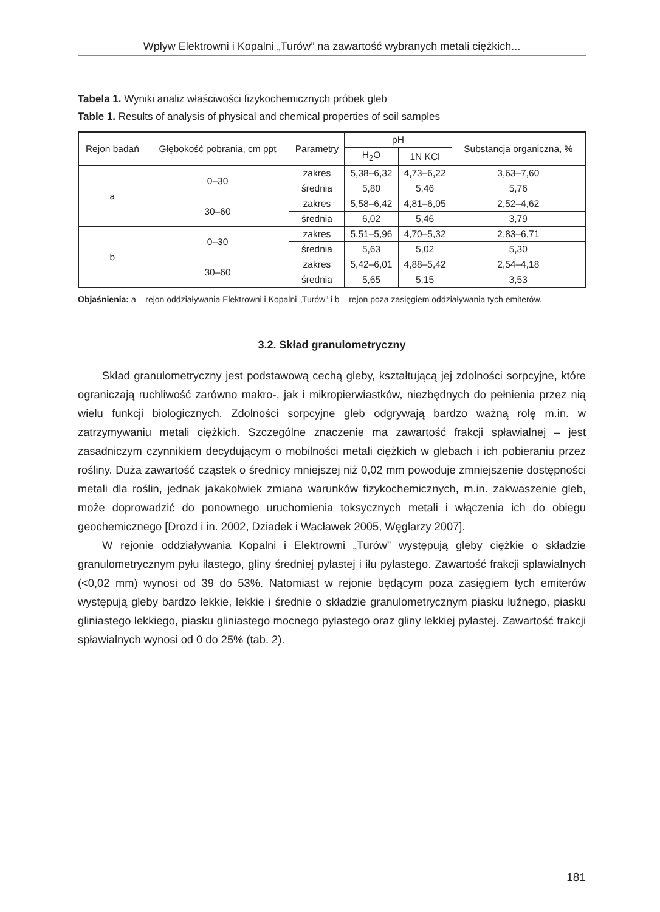Wpływ Elektrowni i Kopalni „Turów” na zawartość wybranych metali ciężkich...
Tabela 1. Wyniki analiz właściwości fizykochemicznych próbek gleb
Table 1. Results of analysis of physical and chemical properties of soil samples
| Rejon badań | Głębokość pobrania, cm ppt | Parametry | pH | | Substancja organiczna, % |
| --- | --- | --- | --- | --- | --- |
| | | | H<sub>2</sub>O | 1N KCl | |
| a | 0–30 | zakres | 5,38–6,32 | 4,73–6,22 | 3,63–7,60 |
| | | średnia | 5,80 | 5,46 | 5,76 |
| | 30–60 | zakres | 5,58–6,42 | 4,81–6,05 | 2,52–4,62 |
| | | średnia | 6,02 | 5,46 | 3,79 |
| b | 0–30 | zakres | 5,51–5,96 | 4,70–5,32 | 2,83–6,71 |
| | | średnia | 5,63 | 5,02 | 5,30 |
| | 30–60 | zakres | 5,42–6,01 | 4,88–5,42 | 2,54–4,18 |
| | | średnia | 5,65 | 5,15 | 3,53 |
Objaśnienia: a – rejon oddziaływania Elektrowni i Kopalni „Turów” i b – rejon poza zasięgiem oddziaływania tych emiterów.
3.2. Skład granulometryczny
Skład granulometryczny jest podstawową cechą gleby, kształtującą jej zdolności sorpcyjne, które ograniczają ruchliwość zarówno makro-, jak i mikropierwiastków, niezbędnych do pełnienia przez nią wielu funkcji biologicznych. Zdolności sorpcyjne gleb odgrywają bardzo ważną rolę m.in. w zatrzymywaniu metali ciężkich. Szczególne znaczenie ma zawartość frakcji spławialnej – jest zasadniczym czynnikiem decydującym o mobilności metali ciężkich w glebach i ich pobieraniu przez rośliny. Duża zawartość cząstek o średnicy mniejszej niż 0,02 mm powoduje zmniejszenie dostępności metali dla roślin, jednak jakakolwiek zmiana warunków fizykochemicznych, m.in. zakwaszenie gleb, może doprowadzić do ponownego uruchomienia toksycznych metali i włączenia ich do obiegu geochemicznego [Drozd i in. 2002, Dziadek i Wacławek 2005, Węglarzy 2007].
W rejonie oddziaływania Kopalni i Elektrowni „Turów” występują gleby ciężkie o składzie granulometrycznym pyłu ilastego, gliny średniej pylastej i iłu pylastego. Zawartość frakcji spławialnych (<0,02 mm) wynosi od 39 do 53%. Natomiast w rejonie będącym poza zasięgiem tych emiterów występują gleby bardzo lekkie, lekkie i średnie o składzie granulometrycznym piasku luźnego, piasku gliniastego lekkiego, piasku gliniastego mocnego pylastego oraz gliny lekkiej pylastej. Zawartość frakcji spławialnych wynosi od 0 do 25% (tab. 2).
181